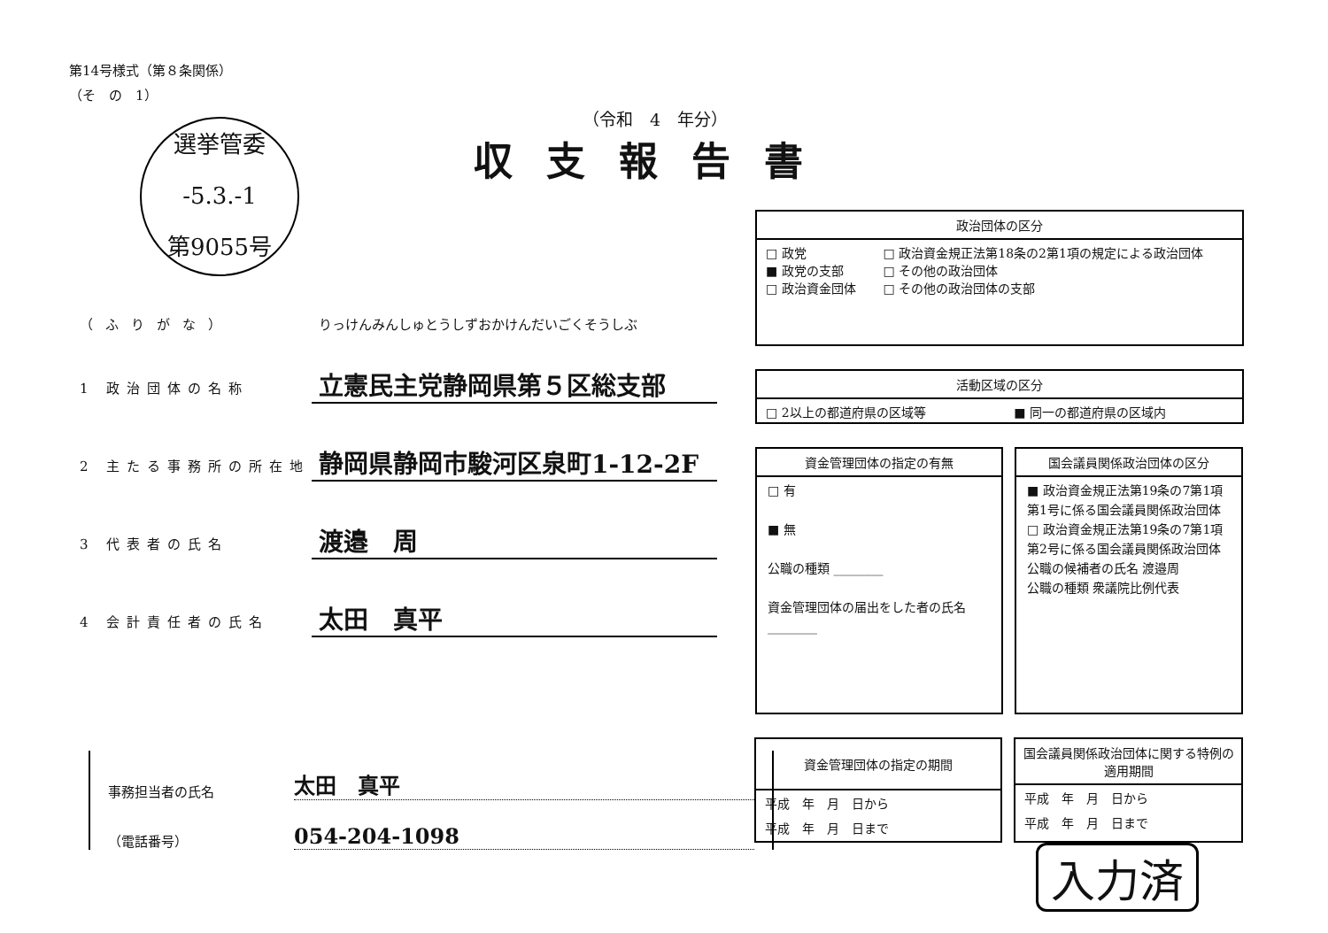第14号様式（第８条関係）
（そ　の　1）
（令和　4　年分）
収支報告書
選挙管委
-5.3.-1
第9055号
（ふりがな） りっけんみんしゅとうしずおかけんだいごくそうしぶ
1 政治団体の名称 立憲民主党静岡県第５区総支部
2 主たる事務所の所在地 静岡県静岡市駿河区泉町1-12-2F
3 代表者の氏名 渡邉　周
4 会計責任者の氏名 太田　真平
政治団体の区分
| □ 政党 ■ 政党の支部 □ 政治資金団体 | □ 政治資金規正法第18条の2第1項の規定による政治団体 □ その他の政治団体 □ その他の政治団体の支部 |
活動区域の区分
| □ 2以上の都道府県の区域等 | ■ 同一の都道府県の区域内 |
資金管理団体の指定の有無
□ 有
■ 無
公職の種類 ________
資金管理団体の届出をした者の氏名 ________
国会議員関係政治団体の区分
■ 政治資金規正法第19条の7第1項第1号に係る国会議員関係政治団体
□ 政治資金規正法第19条の7第1項第2号に係る国会議員関係政治団体
公職の候補者の氏名 渡邉周
公職の種類 衆議院比例代表
事務担当者の氏名 太田　真平
（電話番号） 054-204-1098
資金管理団体の指定の期間
| 平成 年 月 日から |
| 平成 年 月 日まで |
国会議員関係政治団体に関する特例の適用期間
| 平成 年 月 日から |
| 平成 年 月 日まで |
入力済